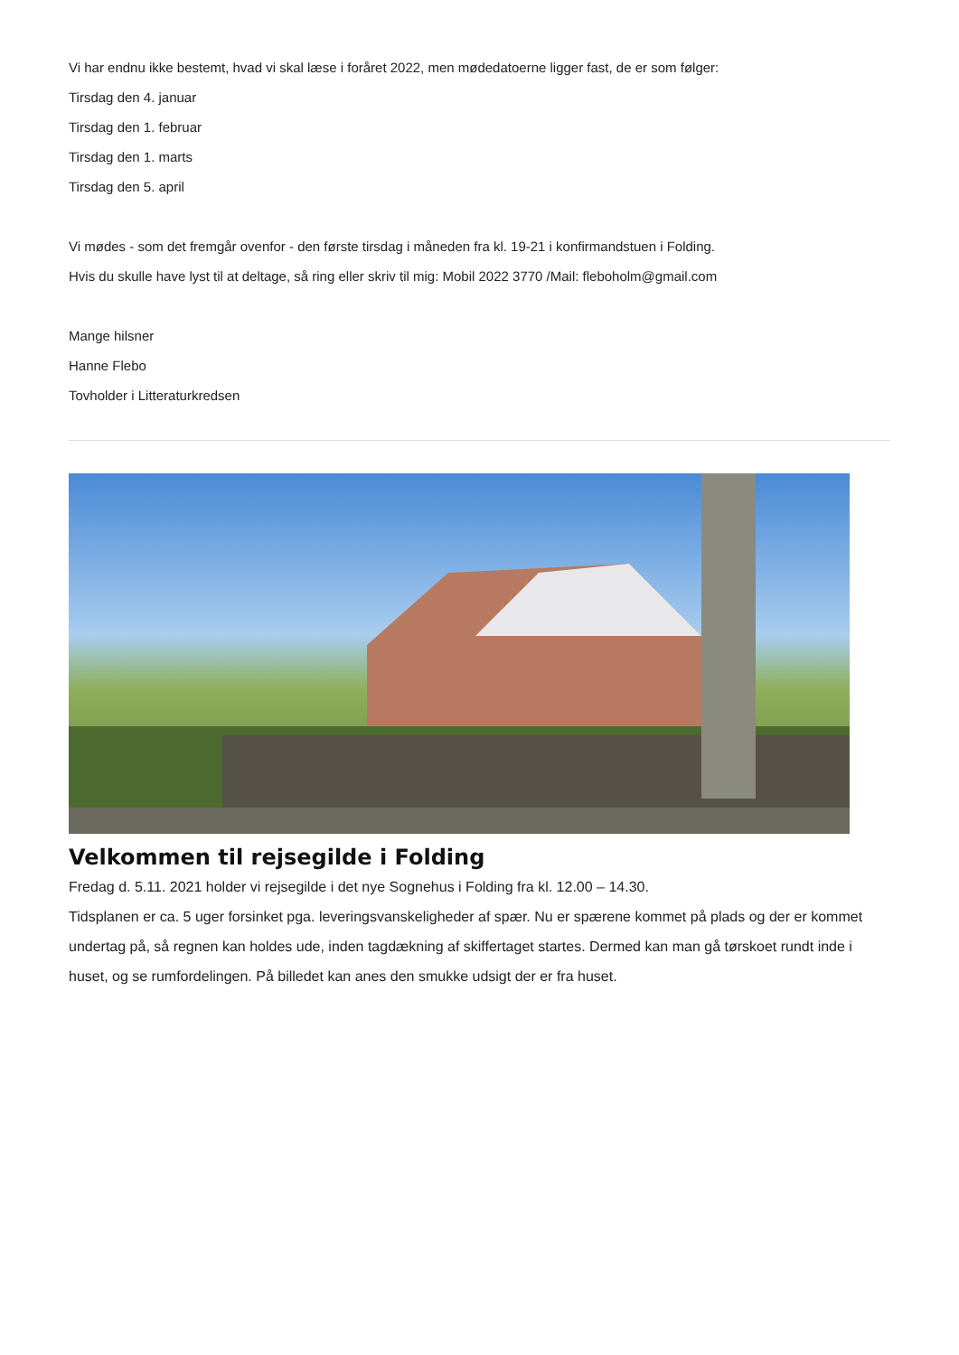Vi har endnu ikke bestemt, hvad vi skal læse i foråret 2022, men mødedatoerne ligger fast, de er som følger:
Tirsdag den 4. januar
Tirsdag den 1. februar
Tirsdag den 1. marts
Tirsdag den 5. april
Vi mødes - som det fremgår ovenfor - den første tirsdag i måneden fra kl. 19-21 i konfirmandstuen i Folding.
Hvis du skulle have lyst til at deltage, så ring eller skriv til mig: Mobil 2022 3770 /Mail: fleboholm@gmail.com
Mange hilsner
Hanne Flebo
Tovholder i Litteraturkredsen
Velkommen til rejsegilde i Folding
Fredag d. 5.11. 2021 holder vi rejsegilde i det nye Sognehus i Folding fra kl. 12.00 – 14.30.
Tidsplanen er ca. 5 uger forsinket pga. leveringsvanskeligheder af spær. Nu er spærene kommet på plads og der er kommet undertag på, så regnen kan holdes ude, inden tagdækning af skiffertaget startes. Dermed kan man gå tørskoet rundt inde i huset, og se rumfordelingen. På billedet kan anes den smukke udsigt der er fra huset.